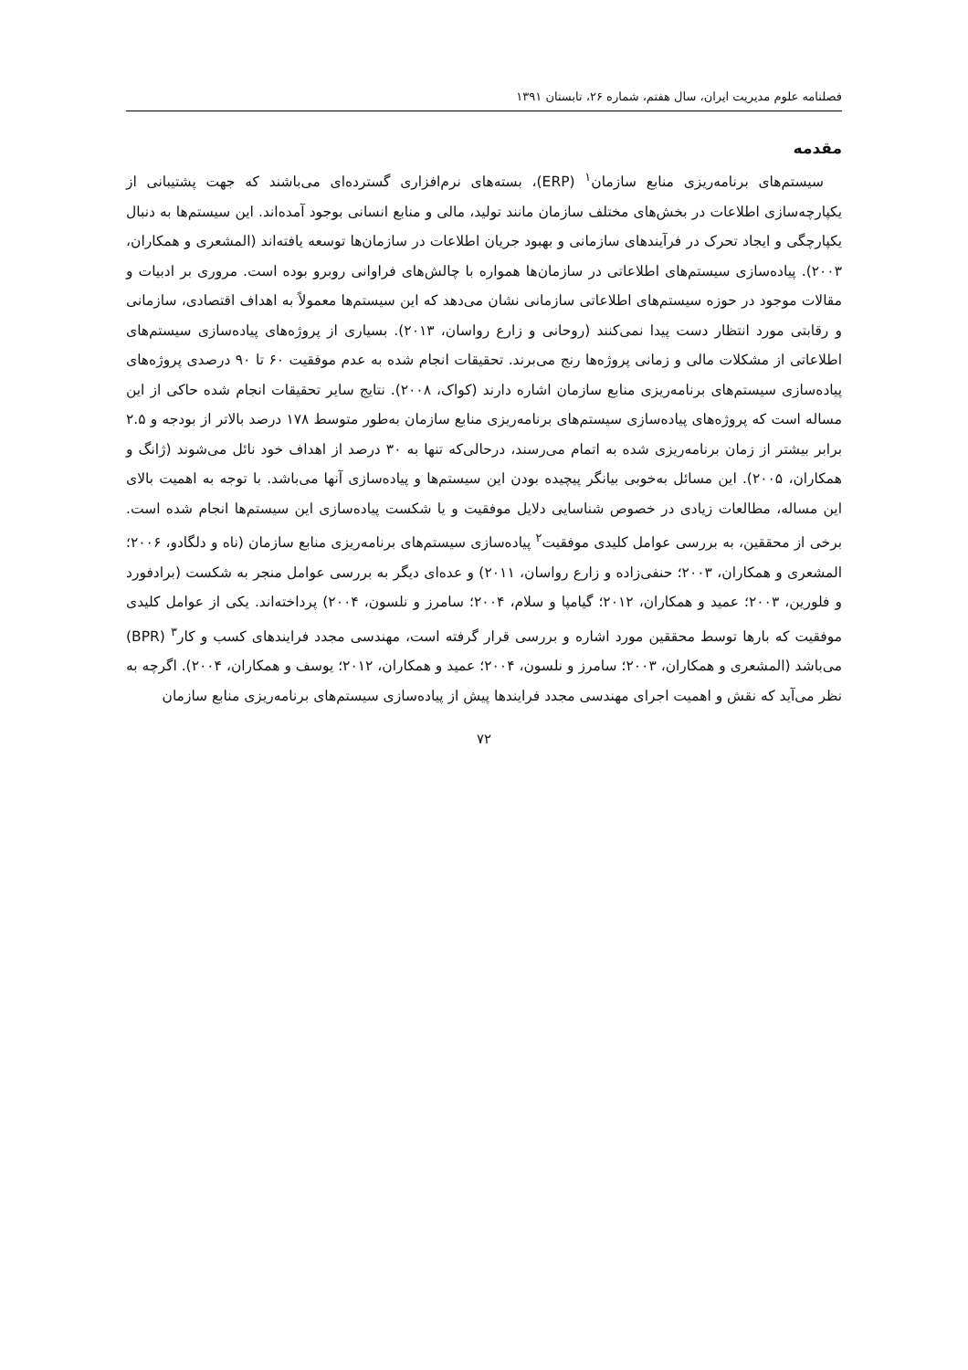فصلنامه علوم مدیریت ایران، سال هفتم، شماره ۲۶، تابستان ۱۳۹۱
مقدمه
سیستم‌های برنامه‌ریزی منابع سازمان<sup>۱</sup> (ERP)، بسته‌های نرم‌افزاری گسترده‌ای می‌باشند که جهت پشتیبانی از یکپارچه‌سازی اطلاعات در بخش‌های مختلف سازمان مانند تولید، مالی و منابع انسانی بوجود آمده‌اند. این سیستم‌ها به دنبال یکپارچگی و ایجاد تحرک در فرآیندهای سازمانی و بهبود جریان اطلاعات در سازمان‌ها توسعه یافته‌اند (المشعری و همکاران، ۲۰۰۳). پیاده‌سازی سیستم‌های اطلاعاتی در سازمان‌ها همواره با چالش‌های فراوانی روبرو بوده است. مروری بر ادبیات و مقالات موجود در حوزه سیستم‌های اطلاعاتی سازمانی نشان می‌دهد که این سیستم‌ها معمولاً به اهداف اقتصادی، سازمانی و رقابتی مورد انتظار دست پیدا نمی‌کنند (روحانی و زارع رواسان، ۲۰۱۳). بسیاری از پروژه‌های پیاده‌سازی سیستم‌های اطلاعاتی از مشکلات مالی و زمانی پروژه‌ها رنج می‌برند. تحقیقات انجام شده به عدم موفقیت ۶۰ تا ۹۰ درصدی پروژه‌های پیاده‌سازی سیستم‌های برنامه‌ریزی منابع سازمان اشاره دارند (کواک، ۲۰۰۸). نتایج سایر تحقیقات انجام شده حاکی از این مساله است که پروژه‌های پیاده‌سازی سیستم‌های برنامه‌ریزی منابع سازمان به‌طور متوسط ۱۷۸ درصد بالاتر از بودجه و ۲.۵ برابر بیشتر از زمان برنامه‌ریزی شده به اتمام می‌رسند، درحالی‌که تنها به ۳۰ درصد از اهداف خود نائل می‌شوند (ژانگ و همکاران، ۲۰۰۵). این مسائل به‌خوبی بیانگر پیچیده بودن این سیستم‌ها و پیاده‌سازی آنها می‌باشد. با توجه به اهمیت بالای این مساله، مطالعات زیادی در خصوص شناسایی دلایل موفقیت و یا شکست پیاده‌سازی این سیستم‌ها انجام شده است. برخی از محققین، به بررسی عوامل کلیدی موفقیت<sup>۲</sup> پیاده‌سازی سیستم‌های برنامه‌ریزی منابع سازمان (ناه و دلگادو، ۲۰۰۶؛ المشعری و همکاران، ۲۰۰۳؛ حنفی‌زاده و زارع رواسان، ۲۰۱۱) و عده‌ای دیگر به بررسی عوامل منجر به شکست (برادفورد و فلورین، ۲۰۰۳؛ عمید و همکاران، ۲۰۱۲؛ گیامپا و سلام، ۲۰۰۴؛ سامرز و نلسون، ۲۰۰۴) پرداخته‌اند. یکی از عوامل کلیدی موفقیت که بارها توسط محققین مورد اشاره و بررسی قرار گرفته است، مهندسی مجدد فرایندهای کسب و کار<sup>۳</sup> (BPR) می‌باشد (المشعری و همکاران، ۲۰۰۳؛ سامرز و نلسون، ۲۰۰۴؛ عمید و همکاران، ۲۰۱۲؛ یوسف و همکاران، ۲۰۰۴). اگرچه به نظر می‌آید که نقش و اهمیت اجرای مهندسی مجدد فرایندها پیش از پیاده‌سازی سیستم‌های برنامه‌ریزی منابع سازمان
۷۲